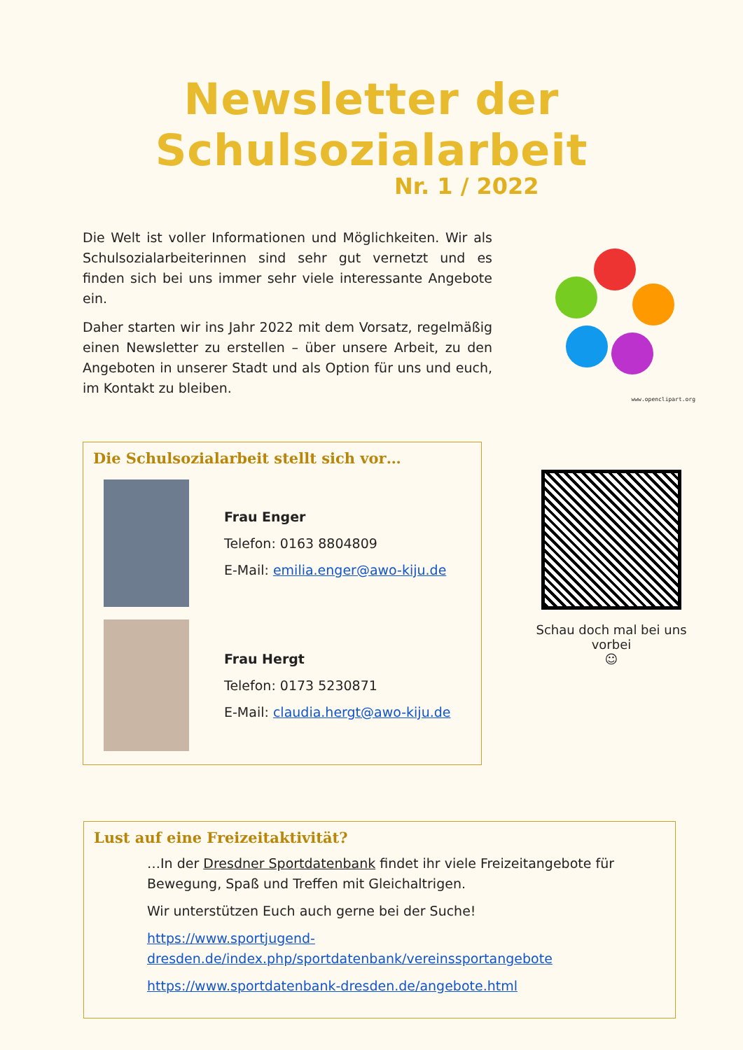Newsletter der Schulsozialarbeit
Nr. 1 / 2022
Die Welt ist voller Informationen und Möglichkeiten. Wir als Schulsozialarbeiterinnen sind sehr gut vernetzt und es finden sich bei uns immer sehr viele interessante Angebote ein.
Daher starten wir ins Jahr 2022 mit dem Vorsatz, regelmäßig einen Newsletter zu erstellen – über unsere Arbeit, zu den Angeboten in unserer Stadt und als Option für uns und euch, im Kontakt zu bleiben.
www.openclipart.org
Die Schulsozialarbeit stellt sich vor…
Frau Enger
Telefon: 0163 8804809
E-Mail: emilia.enger@awo-kiju.de
Frau Hergt
Telefon: 0173 5230871
E-Mail: claudia.hergt@awo-kiju.de
Schau doch mal bei uns vorbei
☺
Lust auf eine Freizeitaktivität?
…In der Dresdner Sportdatenbank findet ihr viele Freizeitangebote für Bewegung, Spaß und Treffen mit Gleichaltrigen.
Wir unterstützen Euch auch gerne bei der Suche!
https://www.sportjugend-dresden.de/index.php/sportdatenbank/vereinssportangebote
https://www.sportdatenbank-dresden.de/angebote.html